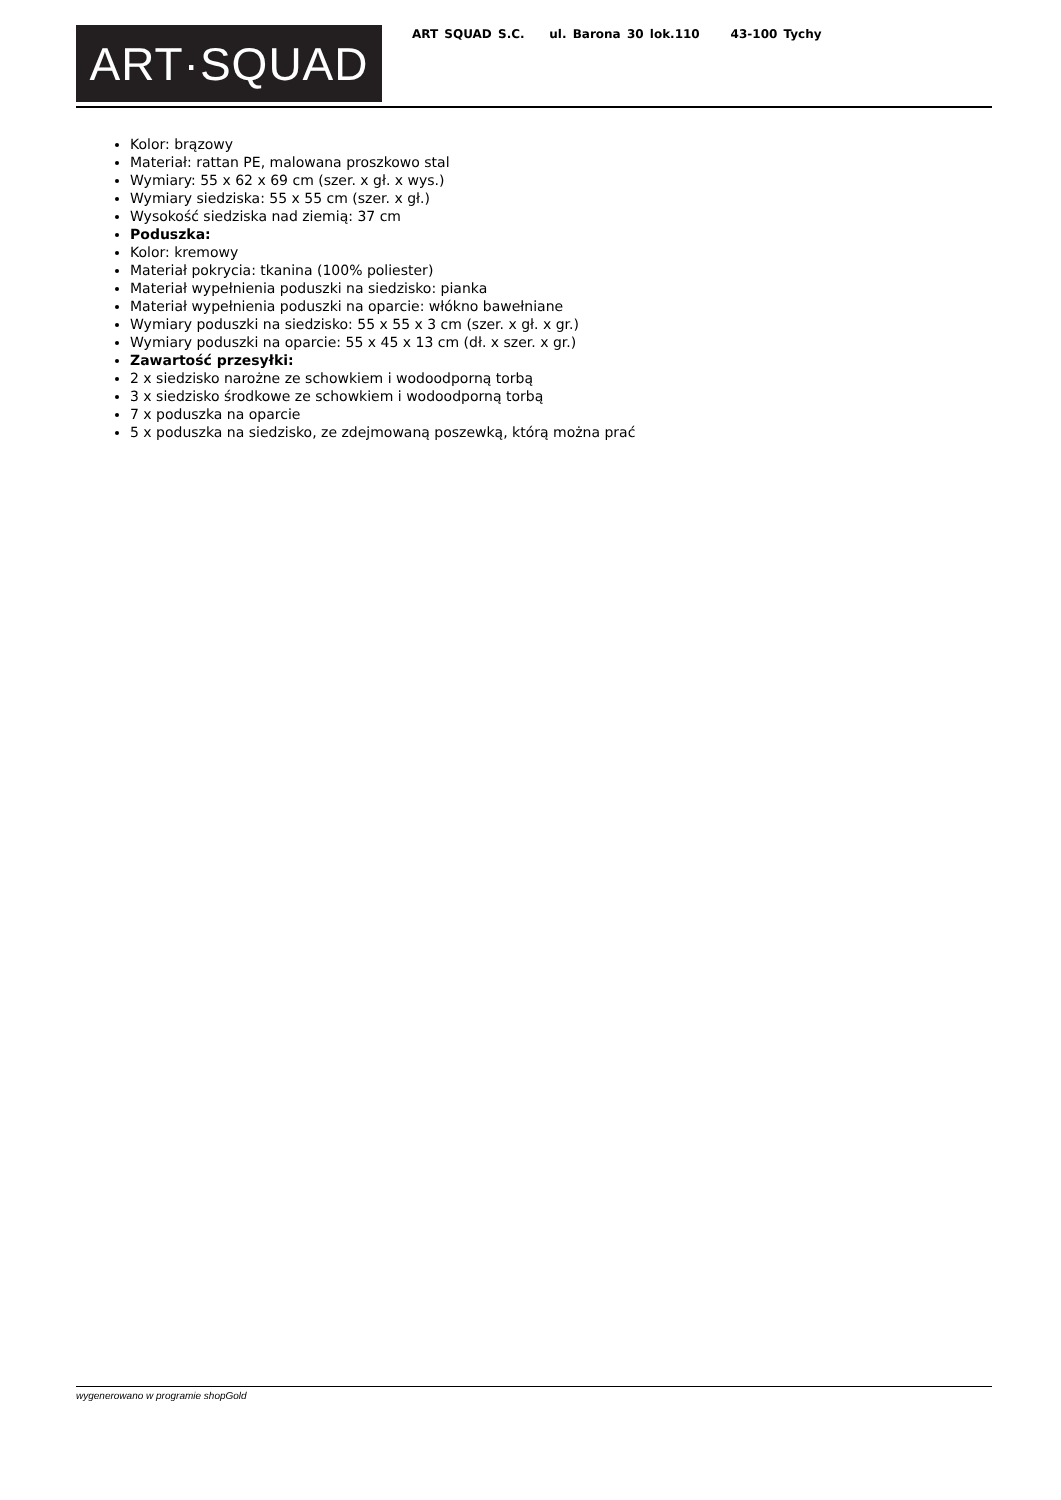ART·SQUAD
ART SQUAD S.C. ul. Barona 30 lok.110 43-100 Tychy
Kolor: brązowy
Materiał: rattan PE, malowana proszkowo stal
Wymiary: 55 x 62 x 69 cm (szer. x gł. x wys.)
Wymiary siedziska: 55 x 55 cm (szer. x gł.)
Wysokość siedziska nad ziemią: 37 cm
Poduszka:
Kolor: kremowy
Materiał pokrycia: tkanina (100% poliester)
Materiał wypełnienia poduszki na siedzisko: pianka
Materiał wypełnienia poduszki na oparcie: włókno bawełniane
Wymiary poduszki na siedzisko: 55 x 55 x 3 cm (szer. x gł. x gr.)
Wymiary poduszki na oparcie: 55 x 45 x 13 cm (dł. x szer. x gr.)
Zawartość przesyłki:
2 x siedzisko narożne ze schowkiem i wodoodporną torbą
3 x siedzisko środkowe ze schowkiem i wodoodporną torbą
7 x poduszka na oparcie
5 x poduszka na siedzisko, ze zdejmowaną poszewką, którą można prać
wygenerowano w programie shopGold